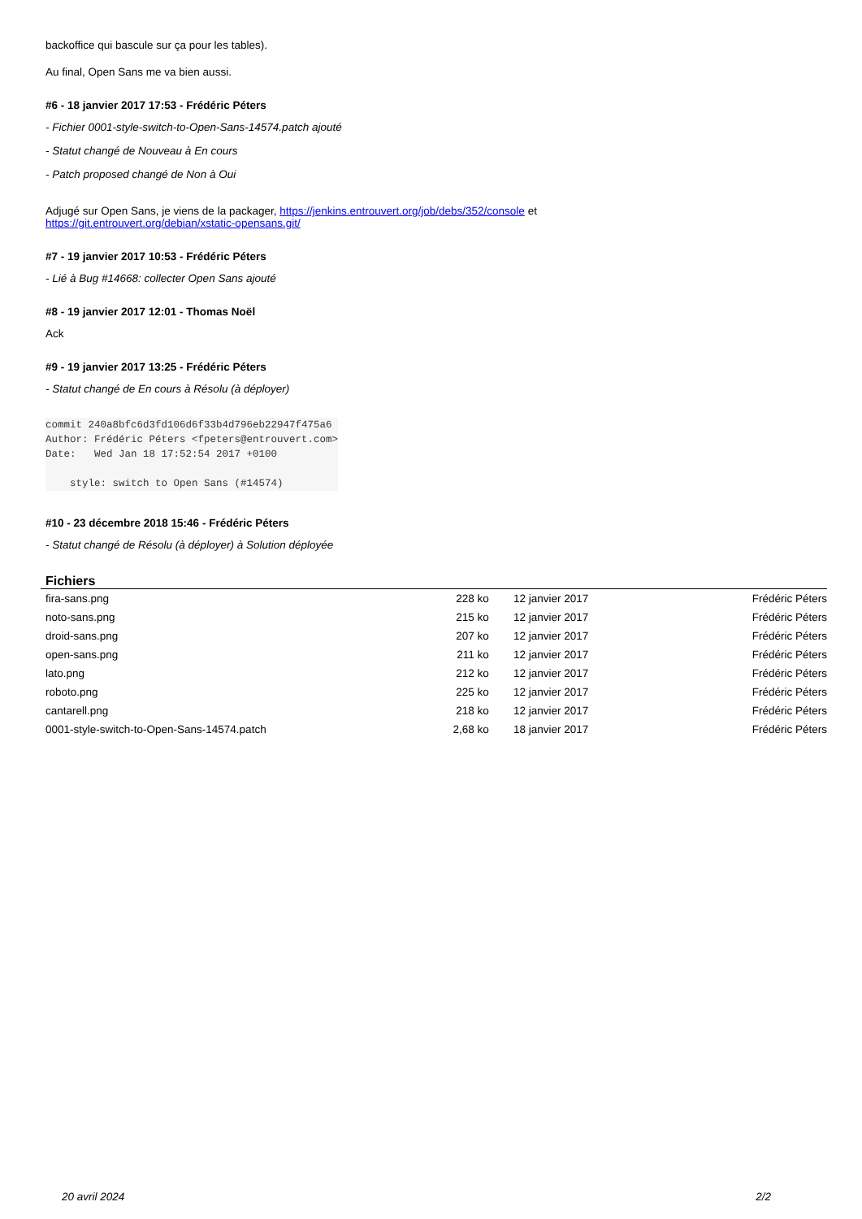backoffice qui bascule sur ça pour les tables).
Au final, Open Sans me va bien aussi.
#6 - 18 janvier 2017 17:53 - Frédéric Péters
- Fichier 0001-style-switch-to-Open-Sans-14574.patch ajouté
- Statut changé de Nouveau à En cours
- Patch proposed changé de Non à Oui
Adjugé sur Open Sans, je viens de la packager, https://jenkins.entrouvert.org/job/debs/352/console et
https://git.entrouvert.org/debian/xstatic-opensans.git/
#7 - 19 janvier 2017 10:53 - Frédéric Péters
- Lié à Bug #14668: collecter Open Sans ajouté
#8 - 19 janvier 2017 12:01 - Thomas Noël
Ack
#9 - 19 janvier 2017 13:25 - Frédéric Péters
- Statut changé de En cours à Résolu (à déployer)
commit 240a8bfc6d3fd106d6f33b4d796eb22947f475a6
Author: Frédéric Péters <fpeters@entrouvert.com>
Date:   Wed Jan 18 17:52:54 2017 +0100

    style: switch to Open Sans (#14574)
#10 - 23 décembre 2018 15:46 - Frédéric Péters
- Statut changé de Résolu (à déployer) à Solution déployée
Fichiers
| fira-sans.png | 228 ko | 12 janvier 2017 | Frédéric Péters |
| noto-sans.png | 215 ko | 12 janvier 2017 | Frédéric Péters |
| droid-sans.png | 207 ko | 12 janvier 2017 | Frédéric Péters |
| open-sans.png | 211 ko | 12 janvier 2017 | Frédéric Péters |
| lato.png | 212 ko | 12 janvier 2017 | Frédéric Péters |
| roboto.png | 225 ko | 12 janvier 2017 | Frédéric Péters |
| cantarell.png | 218 ko | 12 janvier 2017 | Frédéric Péters |
| 0001-style-switch-to-Open-Sans-14574.patch | 2,68 ko | 18 janvier 2017 | Frédéric Péters |
20 avril 2024 2/2